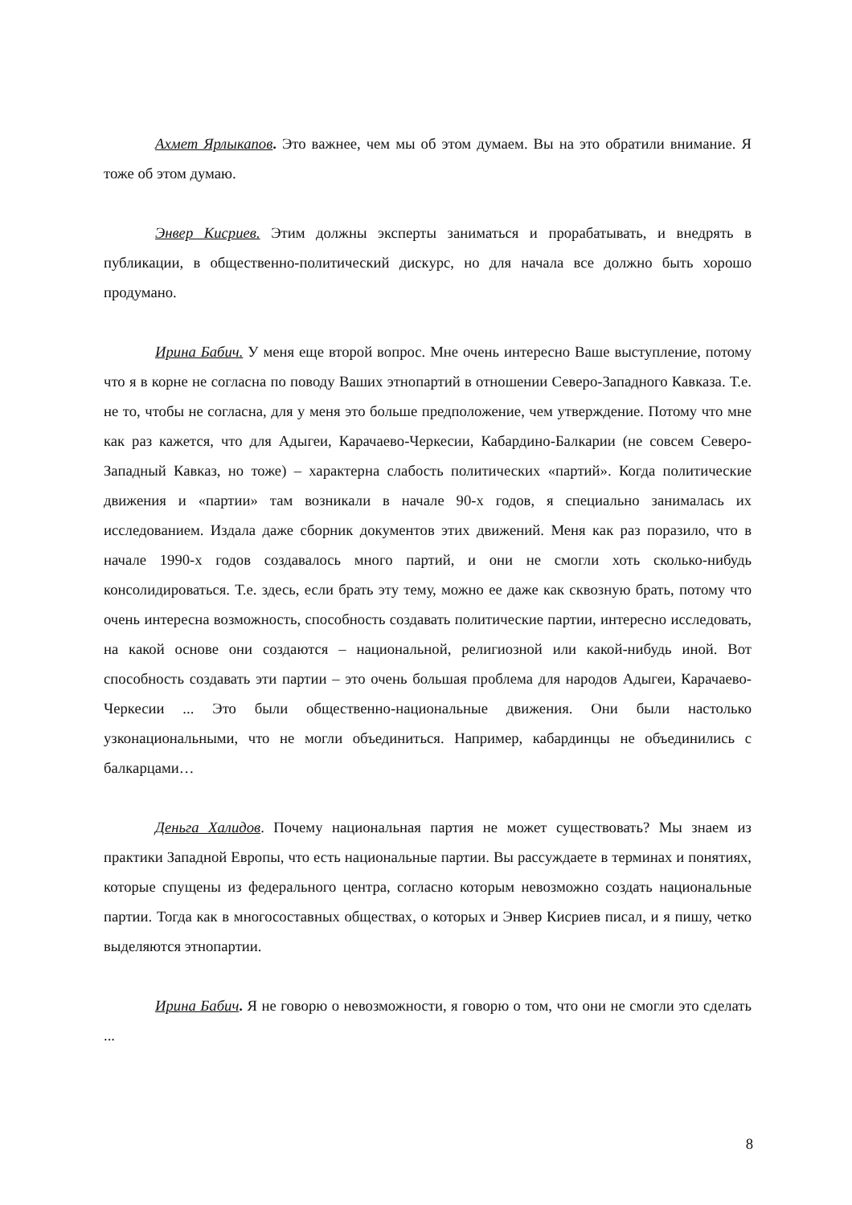Ахмет Ярлыкапов. Это важнее, чем мы об этом думаем. Вы на это обратили внимание. Я тоже об этом думаю.
Энвер Кисриев. Этим должны эксперты заниматься и прорабатывать, и внедрять в публикации, в общественно-политический дискурс, но для начала все должно быть хорошо продумано.
Ирина Бабич. У меня еще второй вопрос. Мне очень интересно Ваше выступление, потому что я в корне не согласна по поводу Ваших этнопартий в отношении Северо-Западного Кавказа. Т.е. не то, чтобы не согласна, для у меня это больше предположение, чем утверждение. Потому что мне как раз кажется, что для Адыгеи, Карачаево-Черкесии, Кабардино-Балкарии (не совсем Северо-Западный Кавказ, но тоже) – характерна слабость политических «партий». Когда политические движения и «партии» там возникали в начале 90-х годов, я специально занималась их исследованием. Издала даже сборник документов этих движений. Меня как раз поразило, что в начале 1990-х годов создавалось много партий, и они не смогли хоть сколько-нибудь консолидироваться. Т.е. здесь, если брать эту тему, можно ее даже как сквозную брать, потому что очень интересна возможность, способность создавать политические партии, интересно исследовать, на какой основе они создаются – национальной, религиозной или какой-нибудь иной. Вот способность создавать эти партии – это очень большая проблема для народов Адыгеи, Карачаево-Черкесии ... Это были общественно-национальные движения. Они были настолько узконациональными, что не могли объединиться. Например, кабардинцы не объединились с балкарцами…
Деньга Халидов. Почему национальная партия не может существовать? Мы знаем из практики Западной Европы, что есть национальные партии. Вы рассуждаете в терминах и понятиях, которые спущены из федерального центра, согласно которым невозможно создать национальные партии. Тогда как в многосоставных обществах, о которых и Энвер Кисриев писал, и я пишу, четко выделяются этнопартии.
Ирина Бабич. Я не говорю о невозможности, я говорю о том, что они не смогли это сделать ...
8